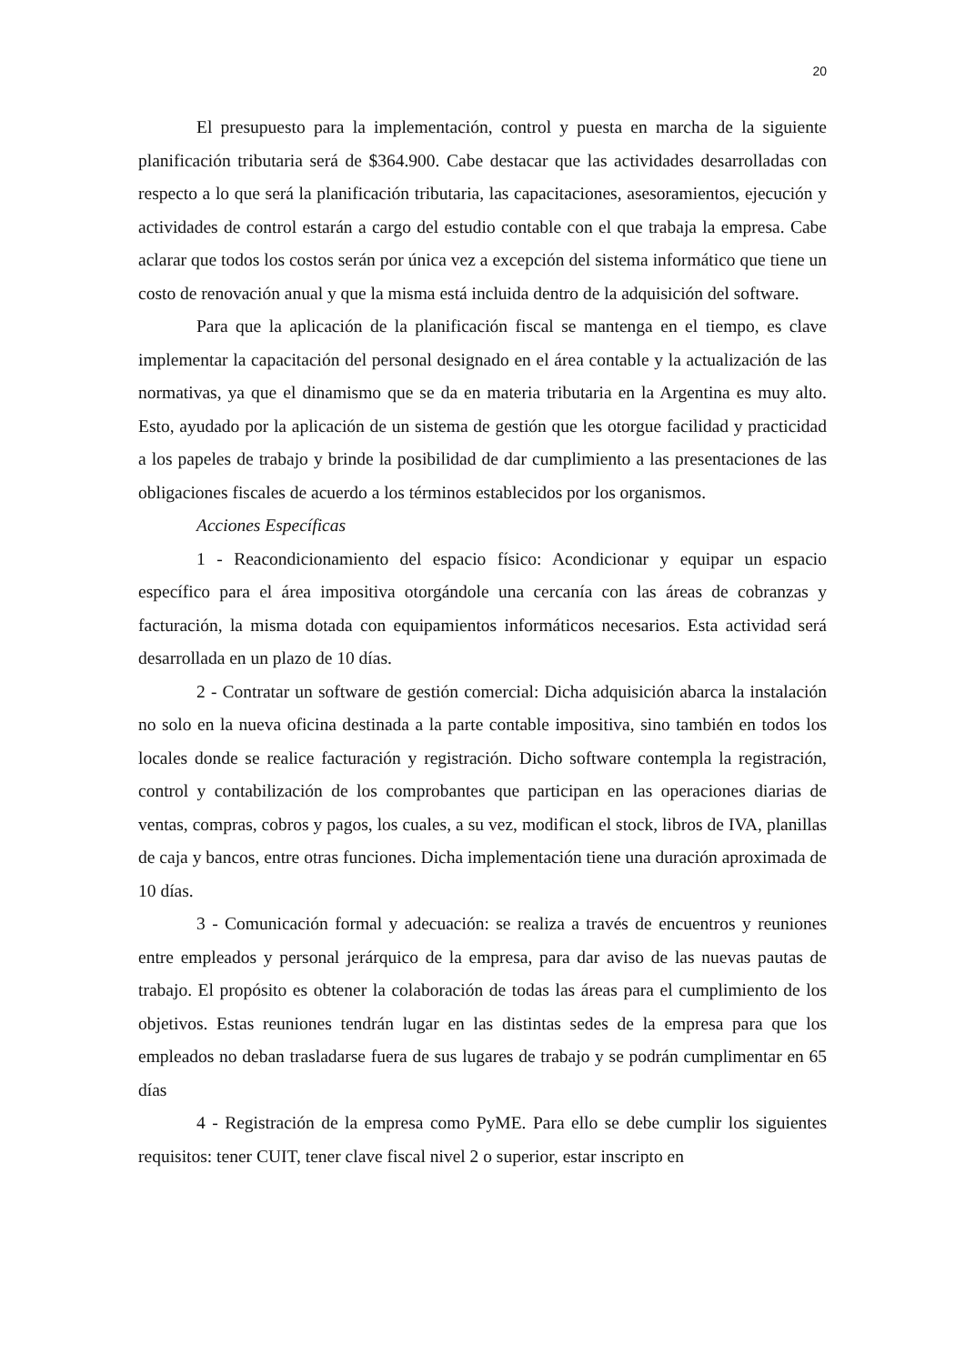20
El presupuesto para la implementación, control y puesta en marcha de la siguiente planificación tributaria será de $364.900. Cabe destacar que las actividades desarrolladas con respecto a lo que será la planificación tributaria, las capacitaciones, asesoramientos, ejecución y actividades de control estarán a cargo del estudio contable con el que trabaja la empresa. Cabe aclarar que todos los costos serán por única vez a excepción del sistema informático que tiene un costo de renovación anual y que la misma está incluida dentro de la adquisición del software.
Para que la aplicación de la planificación fiscal se mantenga en el tiempo, es clave implementar la capacitación del personal designado en el área contable y la actualización de las normativas, ya que el dinamismo que se da en materia tributaria en la Argentina es muy alto. Esto, ayudado por la aplicación de un sistema de gestión que les otorgue facilidad y practicidad a los papeles de trabajo y brinde la posibilidad de dar cumplimiento a las presentaciones de las obligaciones fiscales de acuerdo a los términos establecidos por los organismos.
Acciones Específicas
1 - Reacondicionamiento del espacio físico: Acondicionar y equipar un espacio específico para el área impositiva otorgándole una cercanía con las áreas de cobranzas y facturación, la misma dotada con equipamientos informáticos necesarios. Esta actividad será desarrollada en un plazo de 10 días.
2 - Contratar un software de gestión comercial: Dicha adquisición abarca la instalación no solo en la nueva oficina destinada a la parte contable impositiva, sino también en todos los locales donde se realice facturación y registración. Dicho software contempla la registración, control y contabilización de los comprobantes que participan en las operaciones diarias de ventas, compras, cobros y pagos, los cuales, a su vez, modifican el stock, libros de IVA, planillas de caja y bancos, entre otras funciones. Dicha implementación tiene una duración aproximada de 10 días.
3 - Comunicación formal y adecuación: se realiza a través de encuentros y reuniones entre empleados y personal jerárquico de la empresa, para dar aviso de las nuevas pautas de trabajo. El propósito es obtener la colaboración de todas las áreas para el cumplimiento de los objetivos. Estas reuniones tendrán lugar en las distintas sedes de la empresa para que los empleados no deban trasladarse fuera de sus lugares de trabajo y se podrán cumplimentar en 65 días
4 - Registración de la empresa como PyME. Para ello se debe cumplir los siguientes requisitos: tener CUIT, tener clave fiscal nivel 2 o superior, estar inscripto en